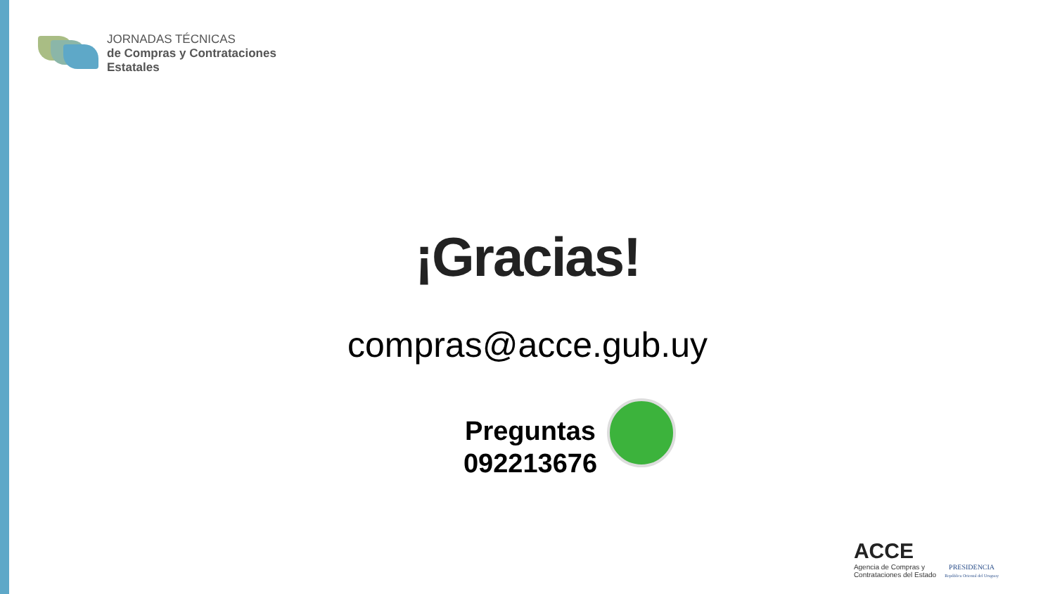JORNADAS TÉCNICAS
de Compras y Contrataciones
Estatales
¡Gracias!
compras@acce.gub.uy
Preguntas
092213676
ACCE
Agencia de Compras y
Contrataciones del Estado
PRESIDENCIA
República Oriental del Uruguay